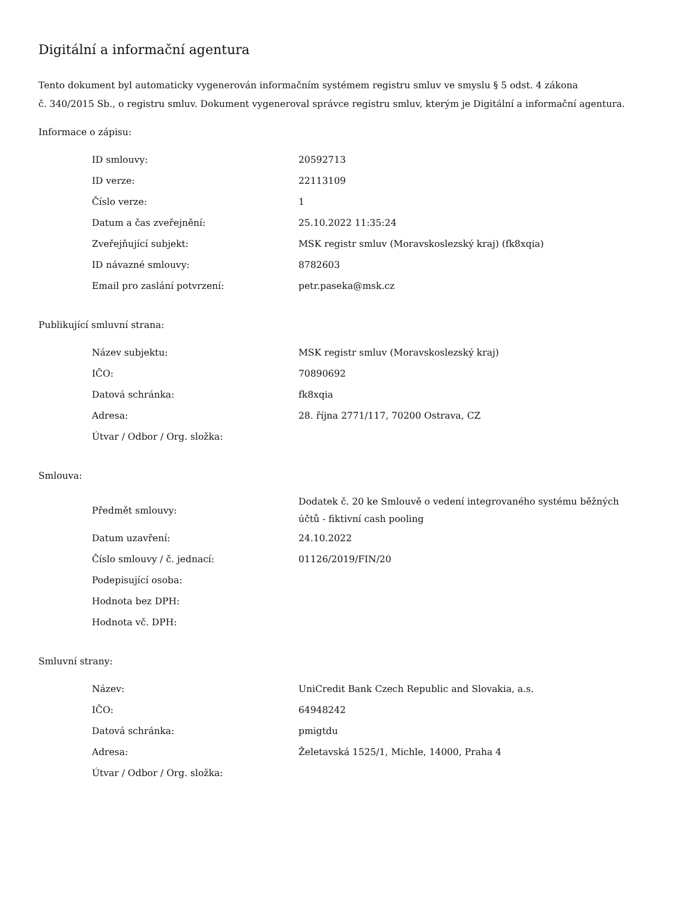Digitální a informační agentura
Tento dokument byl automaticky vygenerován informačním systémem registru smluv ve smyslu § 5 odst. 4 zákona
č. 340/2015 Sb., o registru smluv. Dokument vygeneroval správce registru smluv, kterým je Digitální a informační agentura.
Informace o zápisu:
| ID smlouvy: | 20592713 |
| ID verze: | 22113109 |
| Číslo verze: | 1 |
| Datum a čas zveřejnění: | 25.10.2022 11:35:24 |
| Zveřejňující subjekt: | MSK registr smluv (Moravskoslezský kraj) (fk8xqia) |
| ID návazné smlouvy: | 8782603 |
| Email pro zaslání potvrzení: | petr.paseka@msk.cz |
Publikující smluvní strana:
| Název subjektu: | MSK registr smluv (Moravskoslezský kraj) |
| IČO: | 70890692 |
| Datová schránka: | fk8xqia |
| Adresa: | 28. října 2771/117, 70200 Ostrava, CZ |
| Útvar / Odbor / Org. složka: | |
Smlouva:
| Předmět smlouvy: | Dodatek č. 20 ke Smlouvě o vedení integrovaného systému běžných účtů - fiktivní cash pooling |
| Datum uzavření: | 24.10.2022 |
| Číslo smlouvy / č. jednací: | 01126/2019/FIN/20 |
| Podepisující osoba: | |
| Hodnota bez DPH: | |
| Hodnota vč. DPH: | |
Smluvní strany:
| Název: | UniCredit Bank Czech Republic and Slovakia, a.s. |
| IČO: | 64948242 |
| Datová schránka: | pmigtdu |
| Adresa: | Želetavská 1525/1, Michle, 14000, Praha 4 |
| Útvar / Odbor / Org. složka: | |